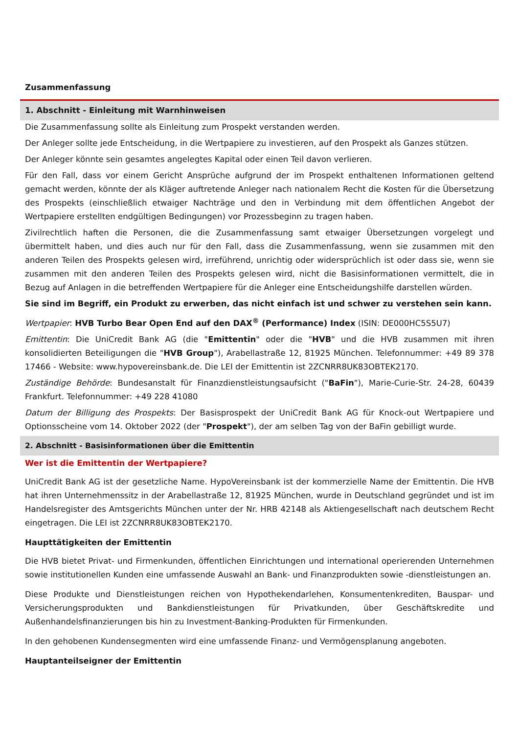Zusammenfassung
1. Abschnitt - Einleitung mit Warnhinweisen
Die Zusammenfassung sollte als Einleitung zum Prospekt verstanden werden.
Der Anleger sollte jede Entscheidung, in die Wertpapiere zu investieren, auf den Prospekt als Ganzes stützen.
Der Anleger könnte sein gesamtes angelegtes Kapital oder einen Teil davon verlieren.
Für den Fall, dass vor einem Gericht Ansprüche aufgrund der im Prospekt enthaltenen Informationen geltend gemacht werden, könnte der als Kläger auftretende Anleger nach nationalem Recht die Kosten für die Übersetzung des Prospekts (einschließlich etwaiger Nachträge und den in Verbindung mit dem öffentlichen Angebot der Wertpapiere erstellten endgültigen Bedingungen) vor Prozessbeginn zu tragen haben.
Zivilrechtlich haften die Personen, die die Zusammenfassung samt etwaiger Übersetzungen vorgelegt und übermittelt haben, und dies auch nur für den Fall, dass die Zusammenfassung, wenn sie zusammen mit den anderen Teilen des Prospekts gelesen wird, irreführend, unrichtig oder widersprüchlich ist oder dass sie, wenn sie zusammen mit den anderen Teilen des Prospekts gelesen wird, nicht die Basisinformationen vermittelt, die in Bezug auf Anlagen in die betreffenden Wertpapiere für die Anleger eine Entscheidungshilfe darstellen würden.
Sie sind im Begriff, ein Produkt zu erwerben, das nicht einfach ist und schwer zu verstehen sein kann.
Wertpapier: HVB Turbo Bear Open End auf den DAX<sup>®</sup> (Performance) Index (ISIN: DE000HC5S5U7)
Emittentin: Die UniCredit Bank AG (die "Emittentin" oder die "HVB" und die HVB zusammen mit ihren konsolidierten Beteiligungen die "HVB Group"), Arabellastraße 12, 81925 München. Telefonnummer: +49 89 378 17466 - Website: www.hypovereinsbank.de. Die LEI der Emittentin ist 2ZCNRR8UK83OBTEK2170.
Zuständige Behörde: Bundesanstalt für Finanzdienstleistungsaufsicht ("BaFin"), Marie-Curie-Str. 24-28, 60439 Frankfurt. Telefonnummer: +49 228 41080
Datum der Billigung des Prospekts: Der Basisprospekt der UniCredit Bank AG für Knock-out Wertpapiere und Optionsscheine vom 14. Oktober 2022 (der "Prospekt"), der am selben Tag von der BaFin gebilligt wurde.
2. Abschnitt - Basisinformationen über die Emittentin
Wer ist die Emittentin der Wertpapiere?
UniCredit Bank AG ist der gesetzliche Name. HypoVereinsbank ist der kommerzielle Name der Emittentin. Die HVB hat ihren Unternehmenssitz in der Arabellastraße 12, 81925 München, wurde in Deutschland gegründet und ist im Handelsregister des Amtsgerichts München unter der Nr. HRB 42148 als Aktiengesellschaft nach deutschem Recht eingetragen. Die LEI ist 2ZCNRR8UK83OBTEK2170.
Haupttätigkeiten der Emittentin
Die HVB bietet Privat- und Firmenkunden, öffentlichen Einrichtungen und international operierenden Unternehmen sowie institutionellen Kunden eine umfassende Auswahl an Bank- und Finanzprodukten sowie -dienstleistungen an.
Diese Produkte und Dienstleistungen reichen von Hypothekendarlehen, Konsumentenkrediten, Bauspar- und Versicherungsprodukten und Bankdienstleistungen für Privatkunden, über Geschäftskredite und Außenhandelsfinanzierungen bis hin zu Investment-Banking-Produkten für Firmenkunden.
In den gehobenen Kundensegmenten wird eine umfassende Finanz- und Vermögensplanung angeboten.
Hauptanteilseigner der Emittentin